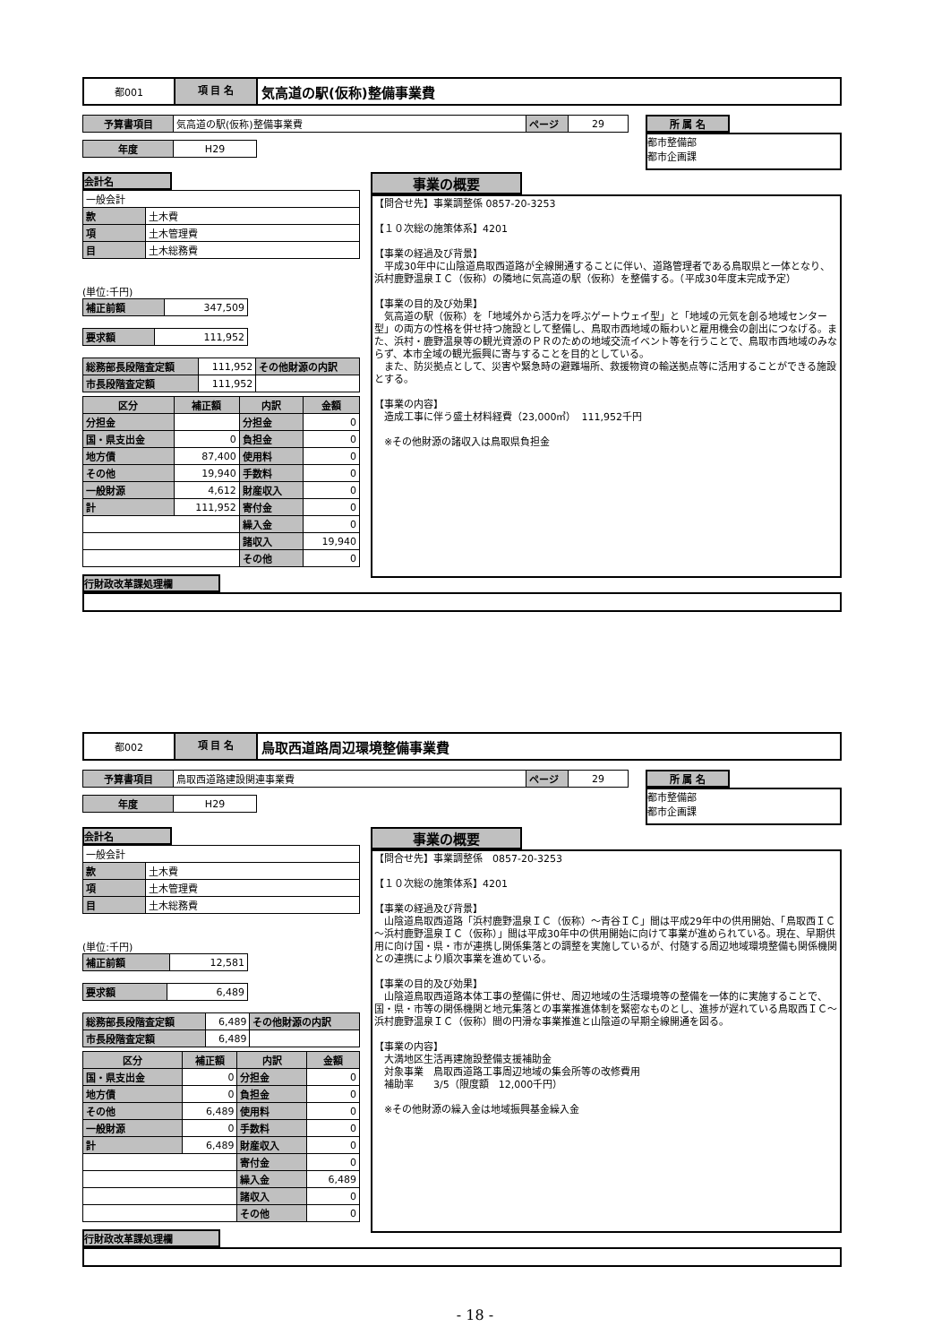都001
項 目 名
気高道の駅(仮称)整備事業費
| 予算書項目 | 気高道の駅(仮称)整備事業費 | ページ | 29 |
| 年度 | H29 |
所 属 名
都市整備部
都市企画課
会計名
| 一般会計 | |
| 款 | 土木費 |
| 項 | 土木管理費 |
| 目 | 土木総務費 |
(単位:千円)
| 補正前額 | 347,509 |
| 要求額 | 111,952 |
| 総務部長段階査定額 | 111,952 | その他財源の内訳 |
| 市長段階査定額 | 111,952 | |
| 区分 | 補正額 | 内訳 | 金額 |
| --- | --- | --- | --- |
| 分担金 | | 分担金 | 0 |
| 国・県支出金 | 0 | 負担金 | 0 |
| 地方債 | 87,400 | 使用料 | 0 |
| その他 | 19,940 | 手数料 | 0 |
| 一般財源 | 4,612 | 財産収入 | 0 |
| 計 | 111,952 | 寄付金 | 0 |
| | | 繰入金 | 0 |
| | | 諸収入 | 19,940 |
| | | その他 | 0 |
行財政改革課処理欄
事業の概要
【問合せ先】事業調整係 0857-20-3253 【１０次総の施策体系】4201 【事業の経過及び背景】 　平成30年中に山陰道鳥取西道路が全線開通することに伴い、道路管理者である鳥取県と一体となり、浜村鹿野温泉ＩＣ（仮称）の隣地に気高道の駅（仮称）を整備する。（平成30年度末完成予定） 【事業の目的及び効果】 　気高道の駅（仮称）を「地域外から活力を呼ぶゲートウェイ型」と「地域の元気を創る地域センター型」の両方の性格を併せ持つ施設として整備し、鳥取市西地域の賑わいと雇用機会の創出につなげる。また、浜村・鹿野温泉等の観光資源のＰＲのための地域交流イベント等を行うことで、鳥取市西地域のみならず、本市全域の観光振興に寄与することを目的としている。 　また、防災拠点として、災害や緊急時の避難場所、救援物資の輸送拠点等に活用することができる施設とする。 【事業の内容】 　造成工事に伴う盛土材料経費（23,000㎥）　111,952千円 　※その他財源の諸収入は鳥取県負担金
都002
項 目 名
鳥取西道路周辺環境整備事業費
| 予算書項目 | 鳥取西道路建設関連事業費 | ページ | 29 |
| 年度 | H29 |
所 属 名
都市整備部
都市企画課
会計名
| 一般会計 | |
| 款 | 土木費 |
| 項 | 土木管理費 |
| 目 | 土木総務費 |
(単位:千円)
| 補正前額 | 12,581 |
| 要求額 | 6,489 |
| 総務部長段階査定額 | 6,489 | その他財源の内訳 |
| 市長段階査定額 | 6,489 | |
| 区分 | 補正額 | 内訳 | 金額 |
| --- | --- | --- | --- |
| 国・県支出金 | 0 | 分担金 | 0 |
| 地方債 | 0 | 負担金 | 0 |
| その他 | 6,489 | 使用料 | 0 |
| 一般財源 | 0 | 手数料 | 0 |
| 計 | 6,489 | 財産収入 | 0 |
| | | 寄付金 | 0 |
| | | 繰入金 | 6,489 |
| | | 諸収入 | 0 |
| | | その他 | 0 |
行財政改革課処理欄
事業の概要
【問合せ先】事業調整係　0857-20-3253 【１０次総の施策体系】4201 【事業の経過及び背景】 　山陰道鳥取西道路「浜村鹿野温泉ＩＣ（仮称）～青谷ＩＣ」間は平成29年中の供用開始、「鳥取西ＩＣ～浜村鹿野温泉ＩＣ（仮称）」間は平成30年中の供用開始に向けて事業が進められている。現在、早期供用に向け国・県・市が連携し関係集落との調整を実施しているが、付随する周辺地域環境整備も関係機関との連携により順次事業を進めている。 【事業の目的及び効果】 　山陰道鳥取西道路本体工事の整備に併せ、周辺地域の生活環境等の整備を一体的に実施することで、国・県・市等の関係機関と地元集落との事業推進体制を緊密なものとし、進捗が遅れている鳥取西ＩＣ～浜村鹿野温泉ＩＣ（仮称）間の円滑な事業推進と山陰道の早期全線開通を図る。 【事業の内容】 　大満地区生活再建施設整備支援補助金 　対象事業　鳥取西道路工事周辺地域の集会所等の改修費用 　補助率　　3/5（限度額　12,000千円） 　※その他財源の繰入金は地域振興基金繰入金
- 18 -